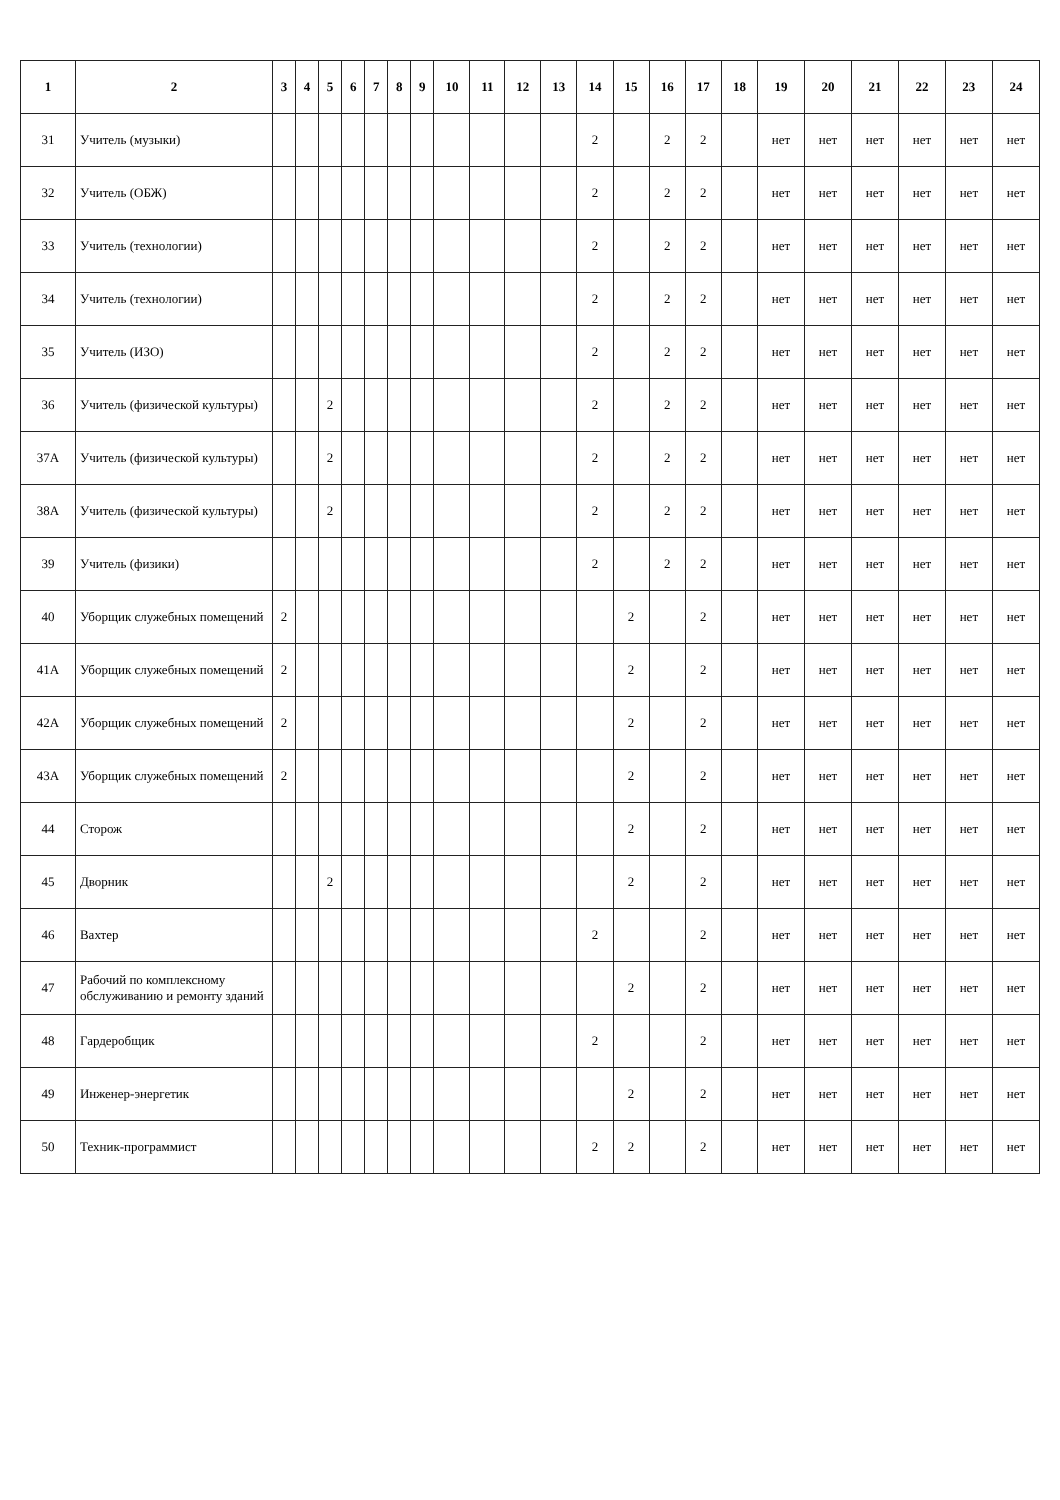| 1 | 2 | 3 | 4 | 5 | 6 | 7 | 8 | 9 | 10 | 11 | 12 | 13 | 14 | 15 | 16 | 17 | 18 | 19 | 20 | 21 | 22 | 23 | 24 |
| --- | --- | --- | --- | --- | --- | --- | --- | --- | --- | --- | --- | --- | --- | --- | --- | --- | --- | --- | --- | --- | --- | --- | --- |
| 31 | Учитель (музыки) | | | | | | | | | | | | 2 | | 2 | 2 | | нет | нет | нет | нет | нет | нет |
| 32 | Учитель (ОБЖ) | | | | | | | | | | | | 2 | | 2 | 2 | | нет | нет | нет | нет | нет | нет |
| 33 | Учитель (технологии) | | | | | | | | | | | | 2 | | 2 | 2 | | нет | нет | нет | нет | нет | нет |
| 34 | Учитель (технологии) | | | | | | | | | | | | 2 | | 2 | 2 | | нет | нет | нет | нет | нет | нет |
| 35 | Учитель (ИЗО) | | | | | | | | | | | | 2 | | 2 | 2 | | нет | нет | нет | нет | нет | нет |
| 36 | Учитель (физической культуры) | | | 2 | | | | | | | | | 2 | | 2 | 2 | | нет | нет | нет | нет | нет | нет |
| 37А | Учитель (физической культуры) | | | 2 | | | | | | | | | 2 | | 2 | 2 | | нет | нет | нет | нет | нет | нет |
| 38А | Учитель (физической культуры) | | | 2 | | | | | | | | | 2 | | 2 | 2 | | нет | нет | нет | нет | нет | нет |
| 39 | Учитель (физики) | | | | | | | | | | | | 2 | | 2 | 2 | | нет | нет | нет | нет | нет | нет |
| 40 | Уборщик служебных помещений | 2 | | | | | | | | | | | | 2 | | 2 | | нет | нет | нет | нет | нет | нет |
| 41А | Уборщик служебных помещений | 2 | | | | | | | | | | | | 2 | | 2 | | нет | нет | нет | нет | нет | нет |
| 42А | Уборщик служебных помещений | 2 | | | | | | | | | | | | 2 | | 2 | | нет | нет | нет | нет | нет | нет |
| 43А | Уборщик служебных помещений | 2 | | | | | | | | | | | | 2 | | 2 | | нет | нет | нет | нет | нет | нет |
| 44 | Сторож | | | | | | | | | | | | | 2 | | 2 | | нет | нет | нет | нет | нет | нет |
| 45 | Дворник | | | 2 | | | | | | | | | | 2 | | 2 | | нет | нет | нет | нет | нет | нет |
| 46 | Вахтер | | | | | | | | | | | | 2 | | | 2 | | нет | нет | нет | нет | нет | нет |
| 47 | Рабочий по комплексному обслуживанию и ремонту зданий | | | | | | | | | | | | | 2 | | 2 | | нет | нет | нет | нет | нет | нет |
| 48 | Гардеробщик | | | | | | | | | | | | 2 | | | 2 | | нет | нет | нет | нет | нет | нет |
| 49 | Инженер-энергетик | | | | | | | | | | | | | 2 | | 2 | | нет | нет | нет | нет | нет | нет |
| 50 | Техник-программист | | | | | | | | | | | | 2 | 2 | | 2 | | нет | нет | нет | нет | нет | нет |